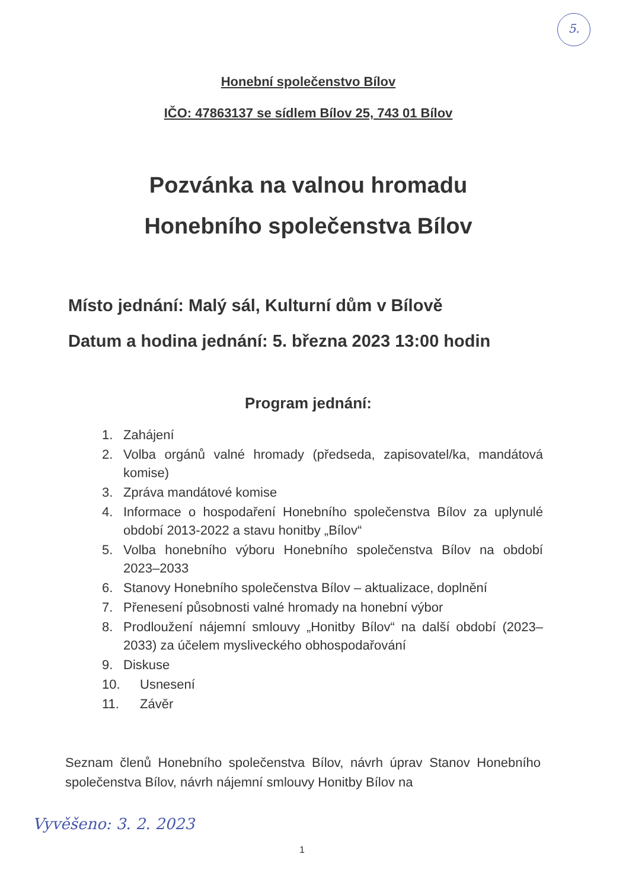5.
Honební společenstvo Bílov
IČO: 47863137 se sídlem Bílov 25, 743 01 Bílov
Pozvánka na valnou hromadu
Honebního společenstva Bílov
Místo jednání: Malý sál, Kulturní dům v Bílově
Datum a hodina jednání: 5. března 2023 13:00 hodin
Program jednání:
1. Zahájení
2. Volba orgánů valné hromady (předseda, zapisovatel/ka, mandátová komise)
3. Zpráva mandátové komise
4. Informace o hospodaření Honebního společenstva Bílov za uplynulé období 2013-2022 a stavu honitby „Bílov“
5. Volba honebního výboru Honebního společenstva Bílov na období 2023–2033
6. Stanovy Honebního společenstva Bílov – aktualizace, doplnění
7. Přenesení působnosti valné hromady na honební výbor
8. Prodloužení nájemní smlouvy „Honitby Bílov“ na další období (2023–2033) za účelem mysliveckého obhospodařování
9. Diskuse
10. Usnesení
11. Závěr
Seznam členů Honebního společenstva Bílov, návrh úprav Stanov Honebního společenstva Bílov, návrh nájemní smlouvy Honitby Bílov na
Vyvěšeno: 3. 2. 2023
1